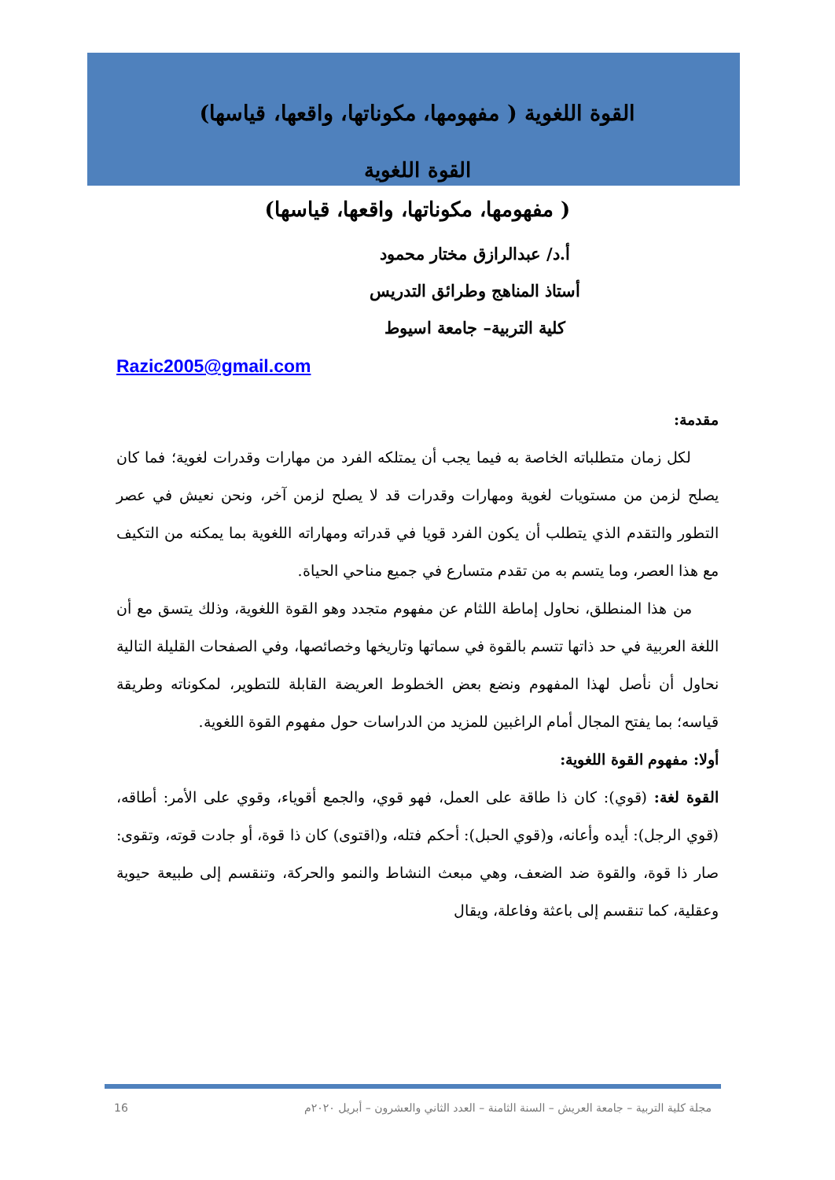القوة اللغوية ( مفهومها، مكوناتها، واقعها، قياسها)
القوة اللغوية
( مفهومها، مكوناتها، واقعها، قياسها)
أ.د/ عبدالرازق مختار محمود
أستاذ المناهج وطرائق التدريس
كلية التربية– جامعة اسيوط
Razic2005@gmail.com
مقدمة:
لكل زمان متطلباته الخاصة به فيما يجب أن يمتلكه الفرد من مهارات وقدرات لغوية؛ فما كان يصلح لزمن من مستويات لغوية ومهارات وقدرات قد لا يصلح لزمن آخر، ونحن نعيش في عصر التطور والتقدم الذي يتطلب أن يكون الفرد قويا في قدراته ومهاراته اللغوية بما يمكنه من التكيف مع هذا العصر، وما يتسم به من تقدم متسارع في جميع مناحي الحياة.
من هذا المنطلق، نحاول إماطة اللثام عن مفهوم متجدد وهو القوة اللغوية، وذلك يتسق مع أن اللغة العربية في حد ذاتها تتسم بالقوة في سماتها وتاريخها وخصائصها، وفي الصفحات القليلة التالية نحاول أن نأصل لهذا المفهوم ونضع بعض الخطوط العريضة القابلة للتطوير، لمكوناته وطريقة قياسه؛ بما يفتح المجال أمام الراغبين للمزيد من الدراسات حول مفهوم القوة اللغوية.
أولا: مفهوم القوة اللغوية:
القوة لغة: (قوي): كان ذا طاقة على العمل، فهو قوي، والجمع أقوياء، وقوي على الأمر: أطاقه، (قوي الرجل): أيده وأعانه، و(قوي الحبل): أحكم فتله، و(اقتوى) كان ذا قوة، أو جادت قوته، وتقوى: صار ذا قوة، والقوة ضد الضعف، وهي مبعث النشاط والنمو والحركة، وتنقسم إلى طبيعة حيوية وعقلية، كما تنقسم إلى باعثة وفاعلة، ويقال
مجلة كلية التربية – جامعة العريش – السنة الثامنة – العدد الثاني والعشرون – أبريل ٢٠٢٠م 16